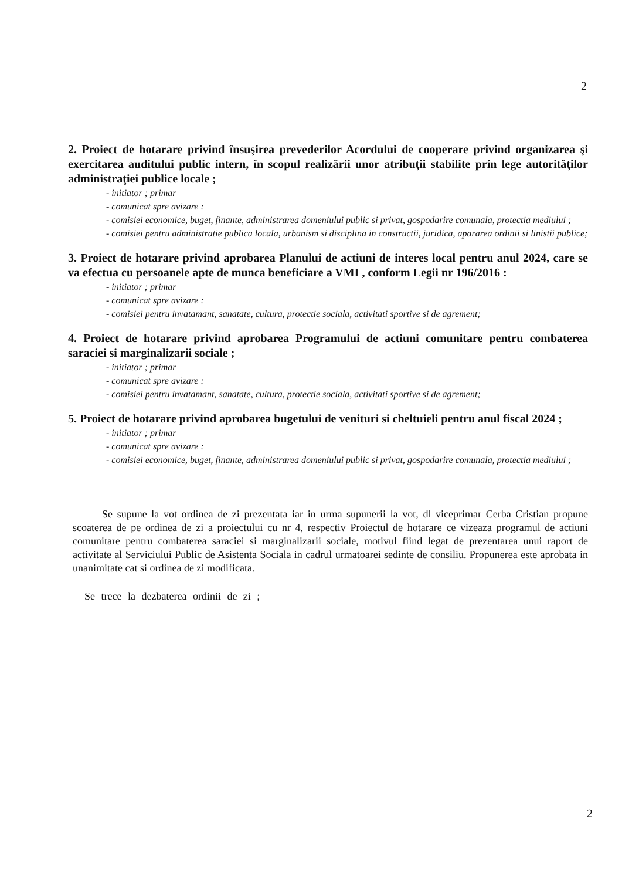2
2. Proiect de hotarare privind însuşirea prevederilor Acordului de cooperare privind organizarea şi exercitarea auditului public intern, în scopul realizării unor atribuţii stabilite prin lege autorităţilor administraţiei publice locale ;
- initiator ; primar
- comunicat spre avizare :
- comisiei economice, buget, finante, administrarea domeniului public si privat, gospodarire comunala, protectia mediului ;
- comisiei pentru administratie publica locala, urbanism si disciplina in constructii, juridica, apararea ordinii si linistii publice;
3. Proiect de hotarare privind aprobarea Planului de actiuni de interes local pentru anul 2024, care se va efectua cu persoanele apte de munca beneficiare a VMI , conform Legii nr 196/2016 :
- initiator ; primar
- comunicat spre avizare :
- comisiei pentru invatamant, sanatate, cultura, protectie sociala, activitati sportive si de agrement;
4. Proiect de hotarare privind aprobarea Programului de actiuni comunitare pentru combaterea saraciei si marginalizarii sociale ;
- initiator ; primar
- comunicat spre avizare :
- comisiei pentru invatamant, sanatate, cultura, protectie sociala, activitati sportive si de agrement;
5. Proiect de hotarare privind aprobarea bugetului de venituri si cheltuieli pentru anul fiscal 2024 ;
- initiator ; primar
- comunicat spre avizare :
- comisiei economice, buget, finante, administrarea domeniului public si privat, gospodarire comunala, protectia mediului ;
Se supune la vot ordinea de zi prezentata iar in urma supunerii la vot, dl viceprimar Cerba Cristian propune scoaterea de pe ordinea de zi a proiectului cu nr 4, respectiv Proiectul de hotarare ce vizeaza programul de actiuni comunitare pentru combaterea saraciei si marginalizarii sociale, motivul fiind legat de prezentarea unui raport de activitate al Serviciului Public de Asistenta Sociala in cadrul urmatoarei sedinte de consiliu. Propunerea este aprobata in unanimitate cat si ordinea de zi modificata.
Se trece la dezbaterea ordinii de zi ;
2